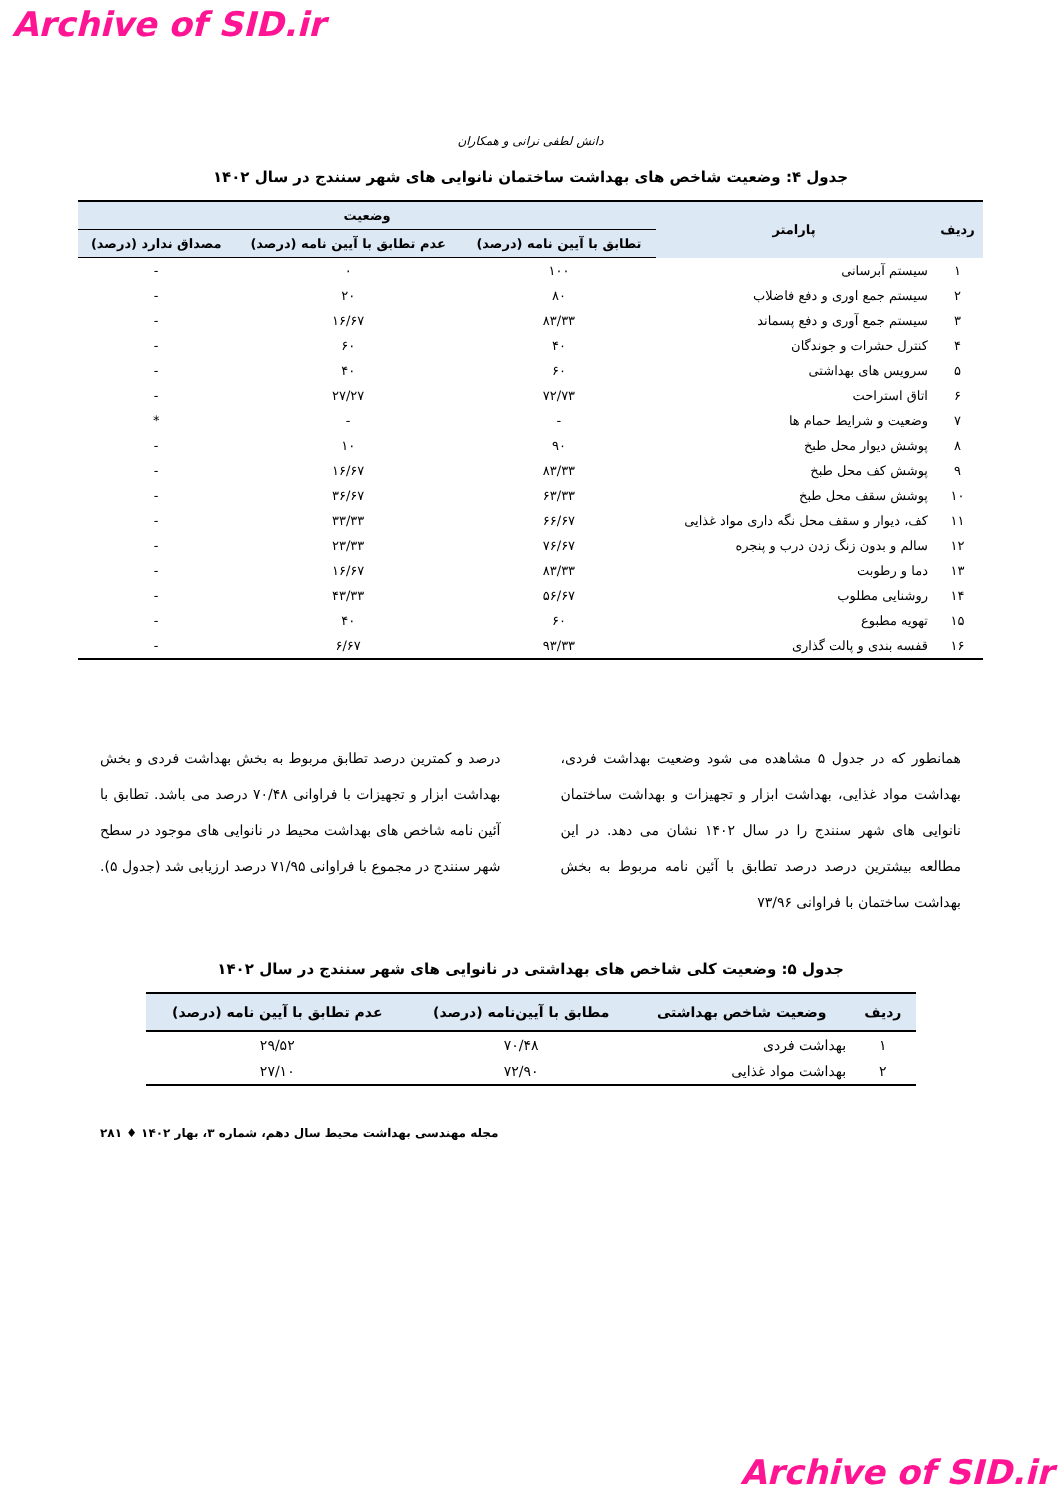Archive of SID.ir
دانش لطفی نرانی و همکاران
جدول ۴: وضعیت شاخص های بهداشت ساختمان نانوایی های شهر سنندج در سال ۱۴۰۲
| ردیف | پارامتر | وضعیت | | |
| --- | --- | --- | --- | --- |
| | | تطابق با آیین نامه (درصد) | عدم تطابق با آیین نامه (درصد) | مصداق ندارد (درصد) |
| ۱ | سیستم آبرسانی | ۱۰۰ | ۰ | - |
| ۲ | سیستم جمع اوری و دفع فاضلاب | ۸۰ | ۲۰ | - |
| ۳ | سیستم جمع آوری و دفع پسماند | ۸۳/۳۳ | ۱۶/۶۷ | - |
| ۴ | کنترل حشرات و جوندگان | ۴۰ | ۶۰ | - |
| ۵ | سرویس های بهداشتی | ۶۰ | ۴۰ | - |
| ۶ | اتاق استراحت | ۷۲/۷۳ | ۲۷/۲۷ | - |
| ۷ | وضعیت و شرایط حمام ها | - | - | * |
| ۸ | پوشش دیوار محل طبخ | ۹۰ | ۱۰ | - |
| ۹ | پوشش کف محل طبخ | ۸۳/۳۳ | ۱۶/۶۷ | - |
| ۱۰ | پوشش سقف محل طبخ | ۶۳/۳۳ | ۳۶/۶۷ | - |
| ۱۱ | کف، دیوار و سقف محل نگه داری مواد غذایی | ۶۶/۶۷ | ۳۳/۳۳ | - |
| ۱۲ | سالم و بدون زنگ زدن درب و پنجره | ۷۶/۶۷ | ۲۳/۳۳ | - |
| ۱۳ | دما و رطوبت | ۸۳/۳۳ | ۱۶/۶۷ | - |
| ۱۴ | روشنایی مطلوب | ۵۶/۶۷ | ۴۳/۳۳ | - |
| ۱۵ | تهویه مطبوع | ۶۰ | ۴۰ | - |
| ۱۶ | قفسه بندی و پالت گذاری | ۹۳/۳۳ | ۶/۶۷ | - |
همانطور که در جدول ۵ مشاهده می شود وضعیت بهداشت فردی، بهداشت مواد غذایی، بهداشت ابزار و تجهیزات و بهداشت ساختمان نانوایی های شهر سنندج را در سال ۱۴۰۲ نشان می دهد. در این مطالعه بیشترین درصد درصد تطابق با آئین نامه مربوط به بخش بهداشت ساختمان با فراوانی ۷۳/۹۶
درصد و کمترین درصد تطابق مربوط به بخش بهداشت فردی و بخش بهداشت ابزار و تجهیزات با فراوانی ۷۰/۴۸ درصد می باشد. تطابق با آئین نامه شاخص های بهداشت محیط در نانوایی های موجود در سطح شهر سنندج در مجموع با فراوانی ۷۱/۹۵ درصد ارزیابی شد (جدول ۵).
جدول ۵: وضعیت کلی شاخص های بهداشتی در نانوایی های شهر سنندج در سال ۱۴۰۲
| ردیف | وضعیت شاخص بهداشتی | مطابق با آیین‌نامه (درصد) | عدم تطابق با آیین نامه (درصد) |
| --- | --- | --- | --- |
| ۱ | بهداشت فردی | ۷۰/۴۸ | ۲۹/۵۲ |
| ۲ | بهداشت مواد غذایی | ۷۲/۹۰ | ۲۷/۱۰ |
مجله مهندسی بهداشت محیط سال دهم، شماره ۳، بهار ۱۴۰۲ ♦ ۲۸۱
Archive of SID.ir